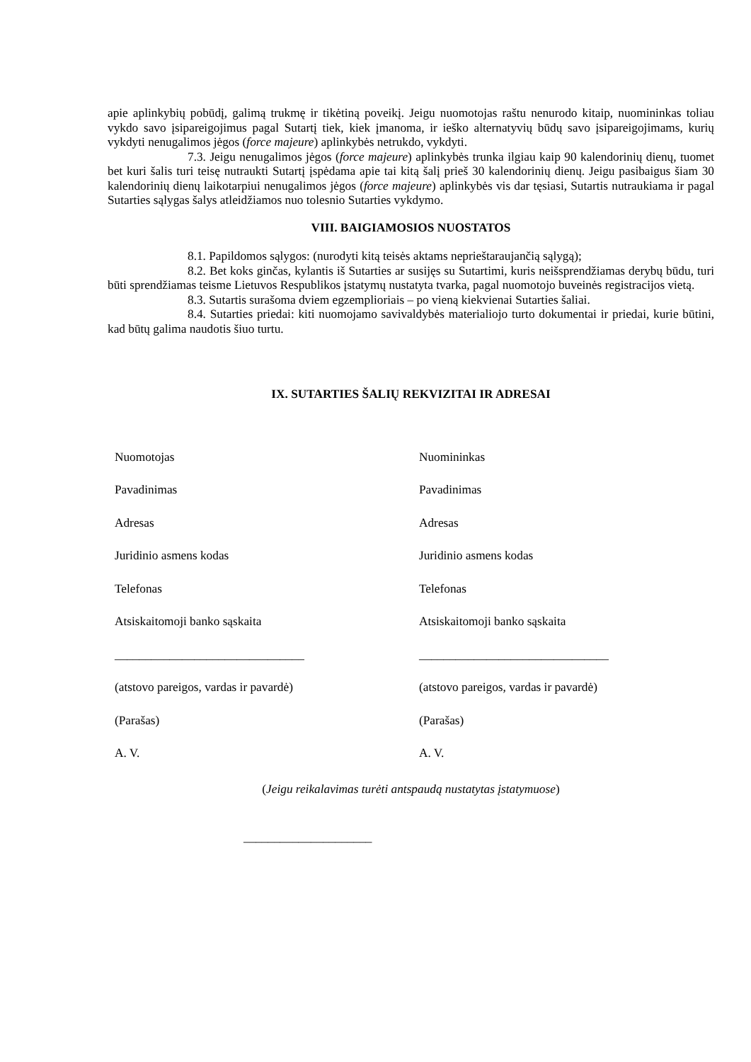apie aplinkybių pobūdį, galimą trukmę ir tikėtiną poveikį. Jeigu nuomotojas raštu nenurodo kitaip, nuomininkas toliau vykdo savo įsipareigojimus pagal Sutartį tiek, kiek įmanoma, ir ieško alternatyvių būdų savo įsipareigojimams, kurių vykdyti nenugalimos jėgos (force majeure) aplinkybės netrukdo, vykdyti.
7.3. Jeigu nenugalimos jėgos (force majeure) aplinkybės trunka ilgiau kaip 90 kalendorinių dienų, tuomet bet kuri šalis turi teisę nutraukti Sutartį įspėdama apie tai kitą šalį prieš 30 kalendorinių dienų. Jeigu pasibaigus šiam 30 kalendorinių dienų laikotarpiui nenugalimos jėgos (force majeure) aplinkybės vis dar tęsiasi, Sutartis nutraukiama ir pagal Sutarties sąlygas šalys atleidžiamos nuo tolesnio Sutarties vykdymo.
VIII. BAIGIAMOSIOS NUOSTATOS
8.1. Papildomos sąlygos: (nurodyti kitą teisės aktams neprieštaraujančią sąlygą);
8.2. Bet koks ginčas, kylantis iš Sutarties ar susijęs su Sutartimi, kuris neišsprendžiamas derybų būdu, turi būti sprendžiamas teisme Lietuvos Respublikos įstatymų nustatyta tvarka, pagal nuomotojo buveinės registracijos vietą.
8.3. Sutartis surašoma dviem egzemplioriais – po vieną kiekvienai Sutarties šaliai.
8.4. Sutarties priedai: kiti nuomojamo savivaldybės materialiojo turto dokumentai ir priedai, kurie būtini, kad būtų galima naudotis šiuo turtu.
IX. SUTARTIES ŠALIŲ REKVIZITAI IR ADRESAI
Nuomotojas
Nuomininkas
Pavadinimas
Pavadinimas
Adresas
Adresas
Juridinio asmens kodas
Juridinio asmens kodas
Telefonas
Telefonas
Atsiskaitomoji banko sąskaita
Atsiskaitomoji banko sąskaita
_______________________________
_______________________________
(atstovo pareigos, vardas ir pavardė)
(atstovo pareigos, vardas ir pavardė)
(Parašas)
(Parašas)
A. V.
A. V.
(Jeigu reikalavimas turėti antspaudą nustatytas įstatymuose)
_____________________